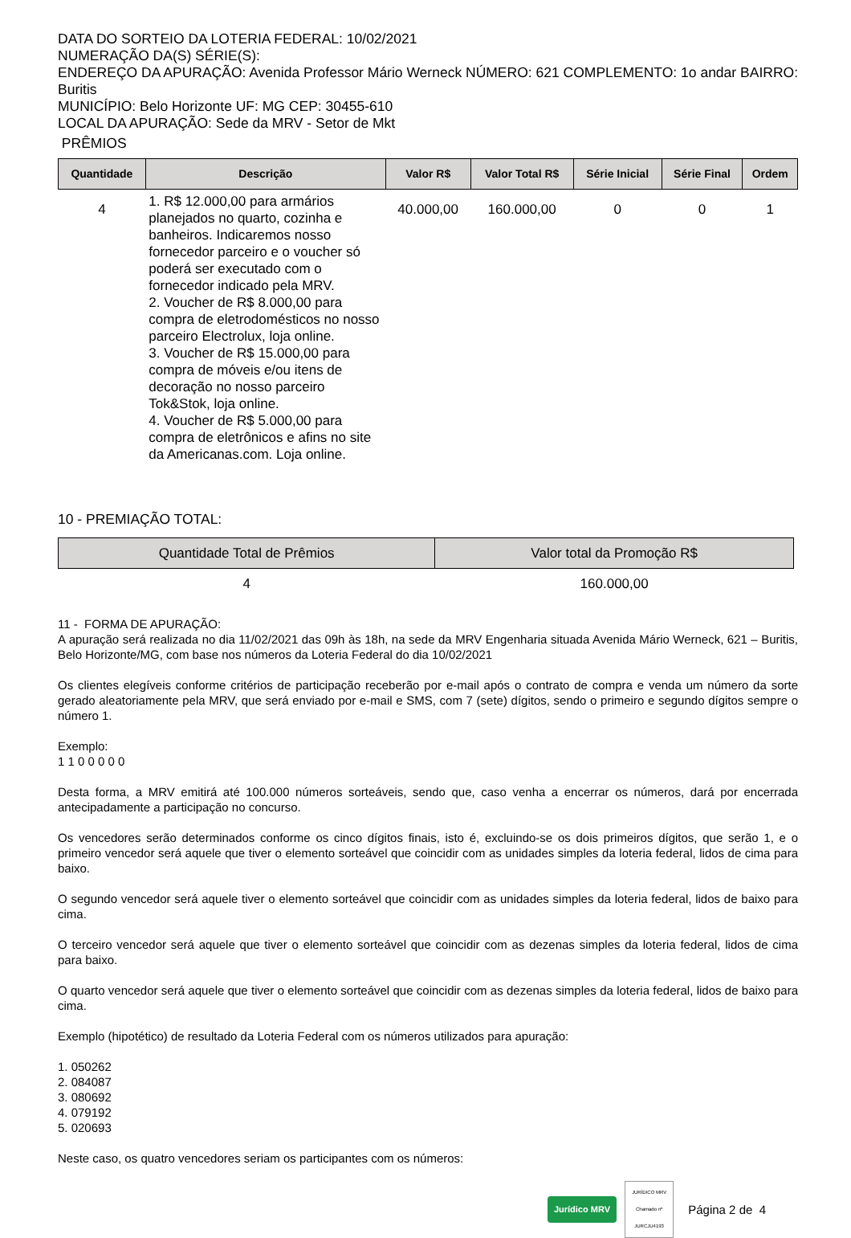DATA DO SORTEIO DA LOTERIA FEDERAL: 10/02/2021
NUMERAÇÃO DA(S) SÉRIE(S):
ENDEREÇO DA APURAÇÃO: Avenida Professor Mário Werneck NÚMERO: 621 COMPLEMENTO: 1o andar BAIRRO: Buritis
MUNICÍPIO: Belo Horizonte UF: MG CEP: 30455-610
LOCAL DA APURAÇÃO: Sede da MRV - Setor de Mkt
PRÊMIOS
| Quantidade | Descrição | Valor R$ | Valor Total R$ | Série Inicial | Série Final | Ordem |
| --- | --- | --- | --- | --- | --- | --- |
| 4 | 1. R$ 12.000,00 para armários planejados no quarto, cozinha e banheiros. Indicaremos nosso fornecedor parceiro e o voucher só poderá ser executado com o fornecedor indicado pela MRV. 2. Voucher de R$ 8.000,00 para compra de eletrodomésticos no nosso parceiro Electrolux, loja online. 3. Voucher de R$ 15.000,00 para compra de móveis e/ou itens de decoração no nosso parceiro Tok&Stok, loja online. 4. Voucher de R$ 5.000,00 para compra de eletrônicos e afins no site da Americanas.com. Loja online. | 40.000,00 | 160.000,00 | 0 | 0 | 1 |
10 - PREMIAÇÃO TOTAL:
| Quantidade Total de Prêmios | Valor total da Promoção R$ |
| --- | --- |
| 4 | 160.000,00 |
11 - FORMA DE APURAÇÃO:
A apuração será realizada no dia 11/02/2021 das 09h às 18h, na sede da MRV Engenharia situada Avenida Mário Werneck, 621 – Buritis, Belo Horizonte/MG, com base nos números da Loteria Federal do dia 10/02/2021
Os clientes elegíveis conforme critérios de participação receberão por e-mail após o contrato de compra e venda um número da sorte gerado aleatoriamente pela MRV, que será enviado por e-mail e SMS, com 7 (sete) dígitos, sendo o primeiro e segundo dígitos sempre o número 1.
Exemplo:
1 1 0 0 0 0 0
Desta forma, a MRV emitirá até 100.000 números sorteáveis, sendo que, caso venha a encerrar os números, dará por encerrada antecipadamente a participação no concurso.
Os vencedores serão determinados conforme os cinco dígitos finais, isto é, excluindo-se os dois primeiros dígitos, que serão 1, e o primeiro vencedor será aquele que tiver o elemento sorteável que coincidir com as unidades simples da loteria federal, lidos de cima para baixo.
O segundo vencedor será aquele tiver o elemento sorteável que coincidir com as unidades simples da loteria federal, lidos de baixo para cima.
O terceiro vencedor será aquele que tiver o elemento sorteável que coincidir com as dezenas simples da loteria federal, lidos de cima para baixo.
O quarto vencedor será aquele que tiver o elemento sorteável que coincidir com as dezenas simples da loteria federal, lidos de baixo para cima.
Exemplo (hipotético) de resultado da Loteria Federal com os números utilizados para apuração:
1. 050262
2. 084087
3. 080692
4. 079192
5. 020693
Neste caso, os quatro vencedores seriam os participantes com os números:
Jurídico MRV JURÍDICO MRV
Chamado nº
JURCJU4193 Página 2 de 4